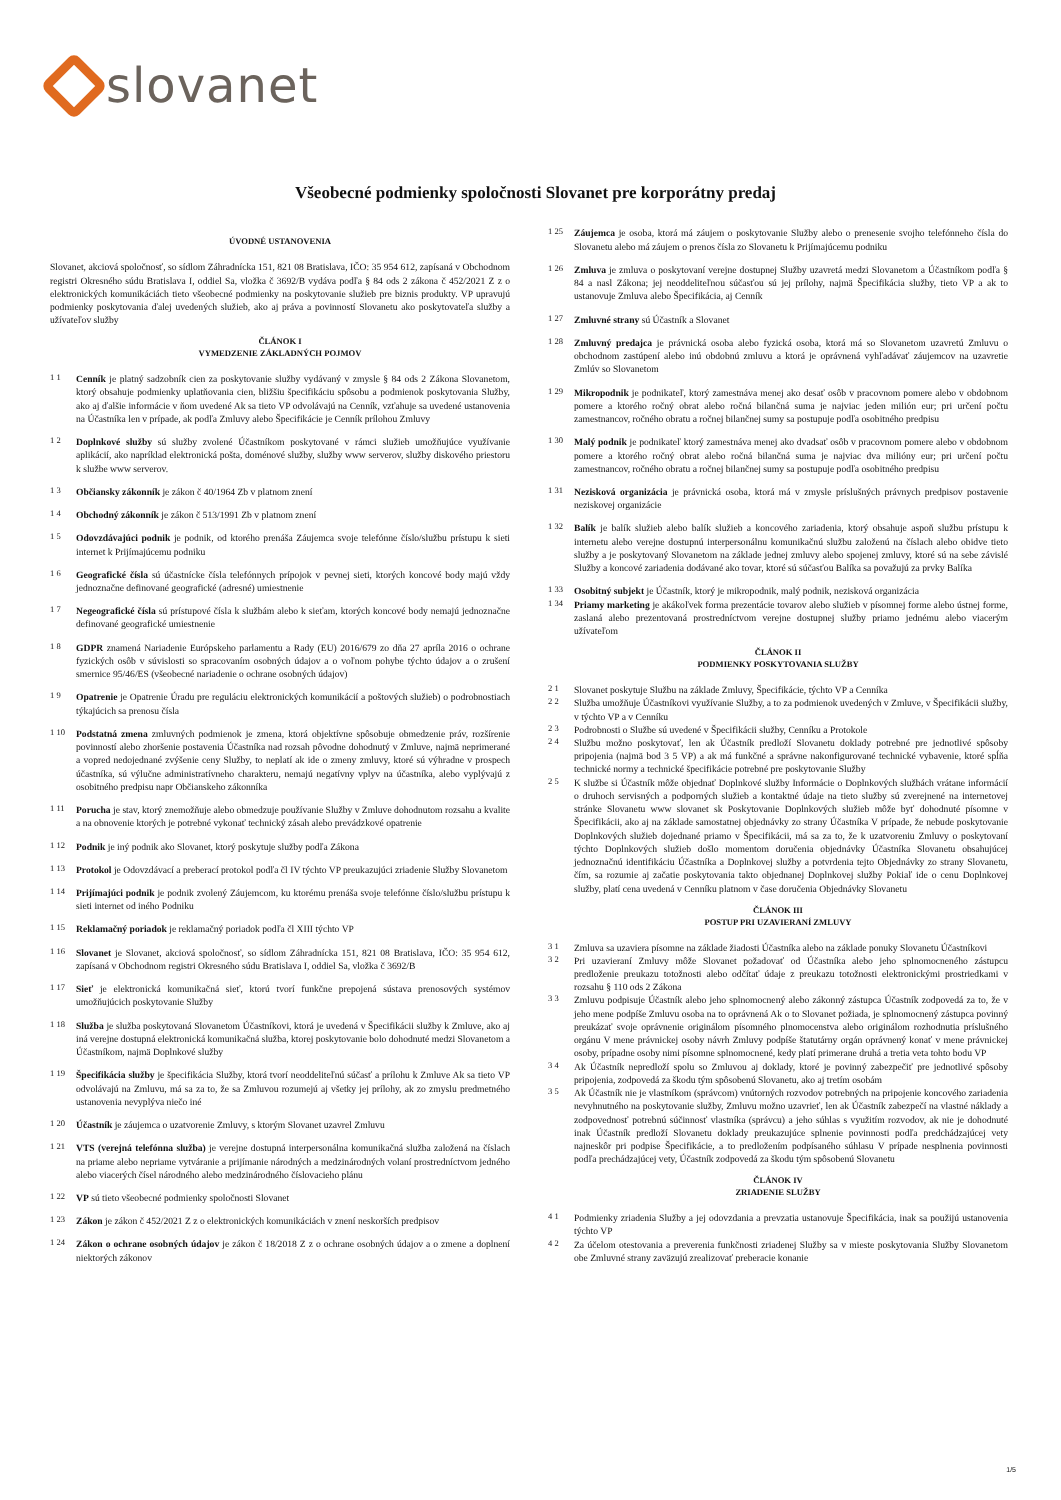slovanet
Všeobecné podmienky spoločnosti Slovanet pre korporátny predaj
ÚVODNÉ USTANOVENIA
Slovanet, akciová spoločnosť, so sídlom Záhradnícka 151, 821 08 Bratislava, IČO: 35 954 612, zapísaná v Obchodnom registri Okresného súdu Bratislava I, oddiel Sa, vložka č 3692/B vydáva podľa § 84 ods 2 zákona č 452/2021 Z z o elektronických komunikáciách tieto všeobecné podmienky na poskytovanie služieb pre biznis produkty. VP upravujú podmienky poskytovania ďalej uvedených služieb, ako aj práva a povinností Slovanetu ako poskytovateľa služby a užívateľov služby
ČLÁNOK I
VYMEDZENIE ZÁKLADNÝCH POJMOV
1 1 Cenník je platný sadzobník cien za poskytovanie služby vydávaný v zmysle § 84 ods 2 Zákona Slovanetom, ktorý obsahuje podmienky uplatňovania cien, bližšiu špecifikáciu spôsobu a podmienok poskytovania Služby, ako aj ďalšie informácie v ňom uvedené Ak sa tieto VP odvolávajú na Cenník, vzťahuje sa uvedené ustanovenia na Účastníka len v prípade, ak podľa Zmluvy alebo Špecifikácie je Cenník prílohou Zmluvy
1 2 Doplnkové služby sú služby zvolené Účastníkom poskytované v rámci služieb umožňujúce využívanie aplikácií, ako napríklad elektronická pošta, doménové služby, služby www serverov, služby diskového priestoru k službe www serverov.
1 3 Občiansky zákonník je zákon č 40/1964 Zb v platnom znení
1 4 Obchodný zákonník je zákon č 513/1991 Zb v platnom znení
1 5 Odovzdávajúci podnik je podnik, od ktorého prenáša Záujemca svoje telefónne číslo/službu prístupu k sieti internet k Prijímajúcemu podniku
1 6 Geografické čísla sú účastnícke čísla telefónnych prípojok v pevnej sieti, ktorých koncové body majú vždy jednoznačne definované geografické (adresné) umiestnenie
1 7 Negeografické čísla sú prístupové čísla k službám alebo k sieťam, ktorých koncové body nemajú jednoznačne definované geografické umiestnenie
1 8 GDPR znamená Nariadenie Európskeho parlamentu a Rady (EU) 2016/679 zo dňa 27 apríla 2016 o ochrane fyzických osôb v súvislosti so spracovaním osobných údajov a o voľnom pohybe týchto údajov a o zrušení smernice 95/46/ES (všeobecné nariadenie o ochrane osobných údajov)
1 9 Opatrenie je Opatrenie Úradu pre reguláciu elektronických komunikácií a poštových služieb) o podrobnostiach týkajúcich sa prenosu čísla
1 10 Podstatná zmena zmluvných podmienok je zmena, ktorá objektívne spôsobuje obmedzenie práv, rozšírenie povinností alebo zhoršenie postavenia Účastníka nad rozsah pôvodne dohodnutý v Zmluve, najmä neprimerané a vopred nedojednané zvýšenie ceny Služby, to neplatí ak ide o zmeny zmluvy, ktoré sú výhradne v prospech účastníka, sú výlučne administratívneho charakteru, nemajú negatívny vplyv na účastníka, alebo vyplývajú z osobitného predpisu napr Občianskeho zákonníka
1 11 Porucha je stav, ktorý znemožňuje alebo obmedzuje používanie Služby v Zmluve dohodnutom rozsahu a kvalite a na obnovenie ktorých je potrebné vykonať technický zásah alebo prevádzkové opatrenie
1 12 Podnik je iný podnik ako Slovanet, ktorý poskytuje služby podľa Zákona
1 13 Protokol je Odovzdávací a preberací protokol podľa čl IV týchto VP preukazujúci zriadenie Služby Slovanetom
1 14 Prijímajúci podnik je podnik zvolený Záujemcom, ku ktorému prenáša svoje telefónne číslo/službu prístupu k sieti internet od iného Podniku
1 15 Reklamačný poriadok je reklamačný poriadok podľa čl XIII týchto VP
1 16 Slovanet je Slovanet, akciová spoločnosť, so sídlom Záhradnícka 151, 821 08 Bratislava, IČO: 35 954 612, zapísaná v Obchodnom registri Okresného súdu Bratislava I, oddiel Sa, vložka č 3692/B
1 17 Sieť je elektronická komunikačná sieť, ktorú tvorí funkčne prepojená sústava prenosových systémov umožňujúcich poskytovanie Služby
1 18 Služba je služba poskytovaná Slovanetom Účastníkovi, ktorá je uvedená v Špecifikácii služby k Zmluve, ako aj iná verejne dostupná elektronická komunikačná služba, ktorej poskytovanie bolo dohodnuté medzi Slovanetom a Účastníkom, najmä Doplnkové služby
1 19 Špecifikácia služby je špecifikácia Služby, ktorá tvorí neoddeliteľnú súčasť a prílohu k Zmluve Ak sa tieto VP odvolávajú na Zmluvu, má sa za to, že sa Zmluvou rozumejú aj všetky jej prílohy, ak zo zmyslu predmetného ustanovenia nevyplýva niečo iné
1 20 Účastník je záujemca o uzatvorenie Zmluvy, s ktorým Slovanet uzavrel Zmluvu
1 21 VTS (verejná telefónna služba) je verejne dostupná interpersonálna komunikačná služba založená na číslach na priame alebo nepriame vytváranie a prijímanie národných a medzinárodných volaní prostredníctvom jedného alebo viacerých čísel národného alebo medzinárodného číslovacieho plánu
1 22 VP sú tieto všeobecné podmienky spoločnosti Slovanet
1 23 Zákon je zákon č 452/2021 Z z o elektronických komunikáciách v znení neskorších predpisov
1 24 Zákon o ochrane osobných údajov je zákon č 18/2018 Z z o ochrane osobných údajov a o zmene a doplnení niektorých zákonov
1 25 Záujemca je osoba, ktorá má záujem o poskytovanie Služby alebo o prenesenie svojho telefónneho čísla do Slovanetu alebo má záujem o prenos čísla zo Slovanetu k Prijímajúcemu podniku
1 26 Zmluva je zmluva o poskytovaní verejne dostupnej Služby uzavretá medzi Slovanetom a Účastníkom podľa § 84 a nasl Zákona; jej neoddeliteľnou súčasťou sú jej prílohy, najmä Špecifikácia služby, tieto VP a ak to ustanovuje Zmluva alebo Špecifikácia, aj Cenník
1 27 Zmluvné strany sú Účastník a Slovanet
1 28 Zmluvný predajca je právnická osoba alebo fyzická osoba, ktorá má so Slovanetom uzavretú Zmluvu o obchodnom zastúpení alebo inú obdobnú zmluvu a ktorá je oprávnená vyhľadávať záujemcov na uzavretie Zmlúv so Slovanetom
1 29 Mikropodnik je podnikateľ, ktorý zamestnáva menej ako desať osôb v pracovnom pomere alebo v obdobnom pomere a ktorého ročný obrat alebo ročná bilančná suma je najviac jeden milión eur; pri určení počtu zamestnancov, ročného obratu a ročnej bilančnej sumy sa postupuje podľa osobitného predpisu
1 30 Malý podnik je podnikateľ ktorý zamestnáva menej ako dvadsať osôb v pracovnom pomere alebo v obdobnom pomere a ktorého ročný obrat alebo ročná bilančná suma je najviac dva milióny eur; pri určení počtu zamestnancov, ročného obratu a ročnej bilančnej sumy sa postupuje podľa osobitného predpisu
1 31 Nezisková organizácia je právnická osoba, ktorá má v zmysle príslušných právnych predpisov postavenie neziskovej organizácie
1 32 Balík je balík služieb alebo balík služieb a koncového zariadenia, ktorý obsahuje aspoň službu prístupu k internetu alebo verejne dostupnú interpersonálnu komunikačnú službu založenú na číslach alebo obidve tieto služby a je poskytovaný Slovanetom na základe jednej zmluvy alebo spojenej zmluvy, ktoré sú na sebe závislé Služby a koncové zariadenia dodávané ako tovar, ktoré sú súčasťou Balíka sa považujú za prvky Balíka
1 33 Osobitný subjekt je Účastník, ktorý je mikropodnik, malý podnik, nezisková organizácia
1 34 Priamy marketing je akákoľvek forma prezentácie tovarov alebo služieb v písomnej forme alebo ústnej forme, zaslaná alebo prezentovaná prostredníctvom verejne dostupnej služby priamo jednému alebo viacerým užívateľom
ČLÁNOK II
PODMIENKY POSKYTOVANIA SLUŽBY
2 1 Slovanet poskytuje Službu na základe Zmluvy, Špecifikácie, týchto VP a Cenníka
2 2 Služba umožňuje Účastníkovi využívanie Služby, a to za podmienok uvedených v Zmluve, v Špecifikácii služby, v týchto VP a v Cenníku
2 3 Podrobnosti o Službe sú uvedené v Špecifikácii služby, Cenníku a Protokole
2 4 Službu možno poskytovať, len ak Účastník predloží Slovanetu doklady potrebné pre jednotlivé spôsoby pripojenia (najmä bod 3 5 VP) a ak má funkčné a správne nakonfigurované technické vybavenie, ktoré spĺňa technické normy a technické špecifikácie potrebné pre poskytovanie Služby
2 5 K službe si Účastník môže objednať Doplnkové služby Informácie o Doplnkových službách vrátane informácií o druhoch servisných a podporných služieb a kontaktné údaje na tieto služby sú zverejnené na internetovej stránke Slovanetu www slovanet sk Poskytovanie Doplnkových služieb môže byť dohodnuté písomne v Špecifikácii, ako aj na základe samostatnej objednávky zo strany Účastníka V prípade, že nebude poskytovanie Doplnkových služieb dojednané priamo v Špecifikácii, má sa za to, že k uzatvoreniu Zmluvy o poskytovaní týchto Doplnkových služieb došlo momentom doručenia objednávky Účastníka Slovanetu obsahujúcej jednoznačnú identifikáciu Účastníka a Doplnkovej služby a potvrdenia tejto Objednávky zo strany Slovanetu, čím, sa rozumie aj začatie poskytovania takto objednanej Doplnkovej služby Pokiaľ ide o cenu Doplnkovej služby, platí cena uvedená v Cenníku platnom v čase doručenia Objednávky Slovanetu
ČLÁNOK III
POSTUP PRI UZAVIERANÍ ZMLUVY
3 1 Zmluva sa uzaviera písomne na základe žiadosti Účastníka alebo na základe ponuky Slovanetu Účastníkovi
3 2 Pri uzavieraní Zmluvy môže Slovanet požadovať od Účastníka alebo jeho splnomocneného zástupcu predloženie preukazu totožnosti alebo odčítať údaje z preukazu totožnosti elektronickými prostriedkami v rozsahu § 110 ods 2 Zákona
3 3 Zmluvu podpisuje Účastník alebo jeho splnomocnený alebo zákonný zástupca Účastník zodpovedá za to, že v jeho mene podpíše Zmluvu osoba na to oprávnená Ak o to Slovanet požiada, je splnomocnený zástupca povinný preukázať svoje oprávnenie originálom písomného plnomocenstva alebo originálom rozhodnutia príslušného orgánu V mene právnickej osoby návrh Zmluvy podpíše štatutárny orgán oprávnený konať v mene právnickej osoby, prípadne osoby nimi písomne splnomocnené, kedy platí primerane druhá a tretia veta tohto bodu VP
3 4 Ak Účastník nepredloží spolu so Zmluvou aj doklady, ktoré je povinný zabezpečiť pre jednotlivé spôsoby pripojenia, zodpovedá za škodu tým spôsobenú Slovanetu, ako aj tretím osobám
3 5 Ak Účastník nie je vlastníkom (správcom) vnútorných rozvodov potrebných na pripojenie koncového zariadenia nevyhnutného na poskytovanie služby, Zmluvu možno uzavrieť, len ak Účastník zabezpečí na vlastné náklady a zodpovednosť potrebnú súčinnosť vlastníka (správcu) a jeho súhlas s využitím rozvodov, ak nie je dohodnuté inak Účastník predloží Slovanetu doklady preukazujúce splnenie povinnosti podľa predchádzajúcej vety najneskôr pri podpise Špecifikácie, a to predložením podpísaného súhlasu V prípade nesplnenia povinnosti podľa prechádzajúcej vety, Účastník zodpovedá za škodu tým spôsobenú Slovanetu
ČLÁNOK IV
ZRIADENIE SLUŽBY
4 1 Podmienky zriadenia Služby a jej odovzdania a prevzatia ustanovuje Špecifikácia, inak sa použijú ustanovenia týchto VP
4 2 Za účelom otestovania a preverenia funkčnosti zriadenej Služby sa v mieste poskytovania Služby Slovanetom obe Zmluvné strany zaväzujú zrealizovať preberacie konanie
1/5